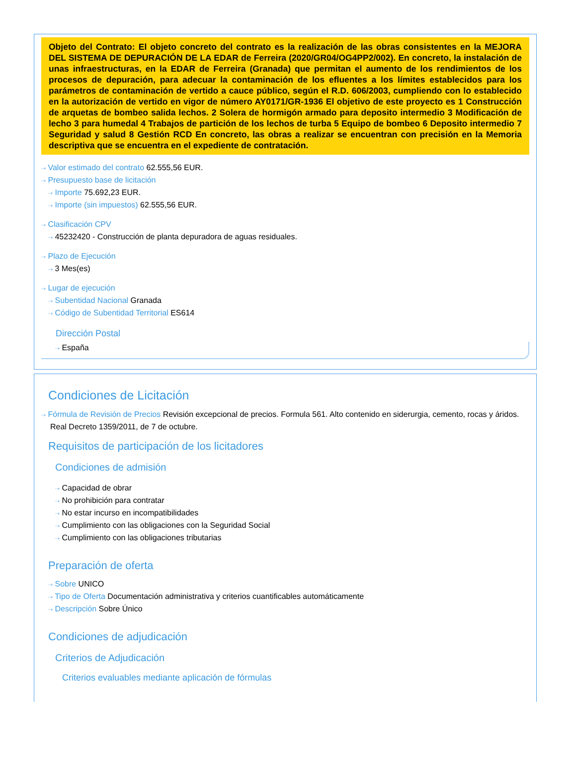Objeto del Contrato: El objeto concreto del contrato es la realización de las obras consistentes en la MEJORA DEL SISTEMA DE DEPURACIÓN DE LA EDAR de Ferreira (2020/GR04/OG4PP2/002). En concreto, la instalación de unas infraestructuras, en la EDAR de Ferreira (Granada) que permitan el aumento de los rendimientos de los procesos de depuración, para adecuar la contaminación de los efluentes a los límites establecidos para los parámetros de contaminación de vertido a cauce público, según el R.D. 606/2003, cumpliendo con lo establecido en la autorización de vertido en vigor de número AY0171/GR-1936 El objetivo de este proyecto es 1 Construcción de arquetas de bombeo salida lechos. 2 Solera de hormigón armado para deposito intermedio 3 Modificación de lecho 3 para humedal 4 Trabajos de partición de los lechos de turba 5 Equipo de bombeo 6 Deposito intermedio 7 Seguridad y salud 8 Gestión RCD En concreto, las obras a realizar se encuentran con precisión en la Memoria descriptiva que se encuentra en el expediente de contratación.
⇢ Valor estimado del contrato 62.555,56 EUR.
⇢ Presupuesto base de licitación
⇢ Importe 75.692,23 EUR.
⇢ Importe (sin impuestos) 62.555,56 EUR.
⇢ Clasificación CPV
⇢ 45232420 - Construcción de planta depuradora de aguas residuales.
⇢ Plazo de Ejecución
⇢ 3 Mes(es)
⇢ Lugar de ejecución
⇢ Subentidad Nacional Granada
⇢ Código de Subentidad Territorial ES614
Dirección Postal
⇢ España
Condiciones de Licitación
⇢ Fórmula de Revisión de Precios Revisión excepcional de precios. Formula 561. Alto contenido en siderurgia, cemento, rocas y áridos. Real Decreto 1359/2011, de 7 de octubre.
Requisitos de participación de los licitadores
Condiciones de admisión
⇢ Capacidad de obrar
⇢ No prohibición para contratar
⇢ No estar incurso en incompatibilidades
⇢ Cumplimiento con las obligaciones con la Seguridad Social
⇢ Cumplimiento con las obligaciones tributarias
Preparación de oferta
⇢ Sobre UNICO
⇢ Tipo de Oferta Documentación administrativa y criterios cuantificables automáticamente
⇢ Descripción Sobre Único
Condiciones de adjudicación
Criterios de Adjudicación
Criterios evaluables mediante aplicación de fórmulas